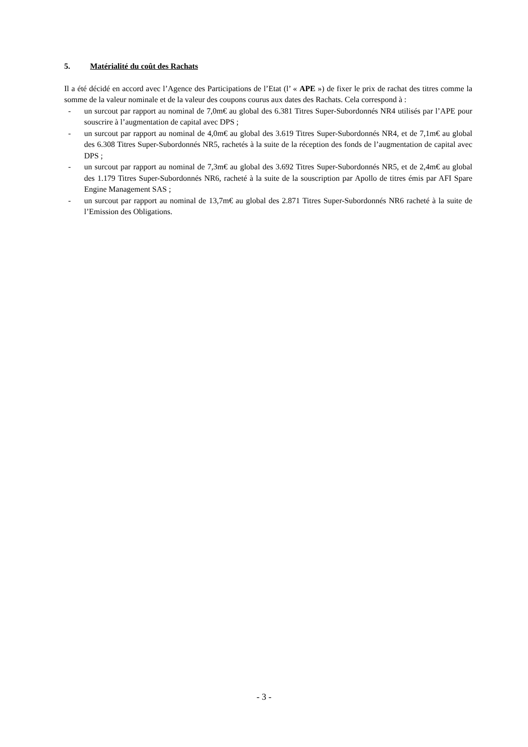5. Matérialité du coût des Rachats
Il a été décidé en accord avec l’Agence des Participations de l’Etat (l’ « APE ») de fixer le prix de rachat des titres comme la somme de la valeur nominale et de la valeur des coupons courus aux dates des Rachats. Cela correspond à :
- un surcout par rapport au nominal de 7,0m€ au global des 6.381 Titres Super-Subordonnés NR4 utilisés par l’APE pour souscrire à l’augmentation de capital avec DPS ;
- un surcout par rapport au nominal de 4,0m€ au global des 3.619 Titres Super-Subordonnés NR4, et de 7,1m€ au global des 6.308 Titres Super-Subordonnés NR5, rachetés à la suite de la réception des fonds de l’augmentation de capital avec DPS ;
- un surcout par rapport au nominal de 7,3m€ au global des 3.692 Titres Super-Subordonnés NR5, et de 2,4m€ au global des 1.179 Titres Super-Subordonnés NR6, racheté à la suite de la souscription par Apollo de titres émis par AFI Spare Engine Management SAS ;
- un surcout par rapport au nominal de 13,7m€ au global des 2.871 Titres Super-Subordonnés NR6 racheté à la suite de l’Emission des Obligations.
- 3 -